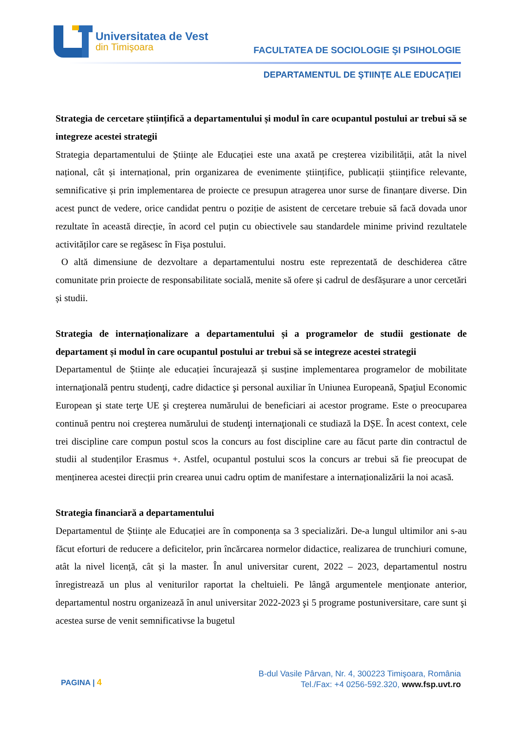Universitatea de Vest
din Timişoara
FACULTATEA DE SOCIOLOGIE ŞI PSIHOLOGIE
DEPARTAMENTUL DE ŞTIINŢE ALE EDUCAŢIEI
Strategia de cercetare științifică a departamentului și modul în care ocupantul postului ar trebui să se integreze acestei strategii
Strategia departamentului de Științe ale Educației este una axată pe creșterea vizibilității, atât la nivel național, cât și internațional, prin organizarea de evenimente științifice, publicații științifice relevante, semnificative și prin implementarea de proiecte ce presupun atragerea unor surse de finanțare diverse. Din acest punct de vedere, orice candidat pentru o poziție de asistent de cercetare trebuie să facă dovada unor rezultate în această direcție, în acord cel puțin cu obiectivele sau standardele minime privind rezultatele activităților care se regăsesc în Fișa postului.
O altă dimensiune de dezvoltare a departamentului nostru este reprezentată de deschiderea către comunitate prin proiecte de responsabilitate socială, menite să ofere și cadrul de desfășurare a unor cercetări și studii.
Strategia de internaționalizare a departamentului și a programelor de studii gestionate de departament și modul în care ocupantul postului ar trebui să se integreze acestei strategii
Departamentul de Științe ale educației încurajează și susține implementarea programelor de mobilitate internaţională pentru studenţi, cadre didactice şi personal auxiliar în Uniunea Europeană, Spaţiul Economic European şi state terţe UE şi creşterea numărului de beneficiari ai acestor programe. Este o preocuparea continuă pentru noi creşterea numărului de studenţi internaţionali ce studiază la DȘE. În acest context, cele trei discipline care compun postul scos la concurs au fost discipline care au făcut parte din contractul de studii al studenților Erasmus +. Astfel, ocupantul postului scos la concurs ar trebui să fie preocupat de menținerea acestei direcții prin crearea unui cadru optim de manifestare a internaționalizării la noi acasă.
Strategia financiară a departamentului
Departamentul de Științe ale Educației are în componența sa 3 specializări. De-a lungul ultimilor ani s-au făcut eforturi de reducere a deficitelor, prin încărcarea normelor didactice, realizarea de trunchiuri comune, atât la nivel licență, cât și la master. În anul universitar curent, 2022 – 2023, departamentul nostru înregistrează un plus al veniturilor raportat la cheltuieli. Pe lângă argumentele menţionate anterior, departamentul nostru organizează în anul universitar 2022-2023 şi 5 programe postuniversitare, care sunt şi acestea surse de venit semnificativse la bugetul
PAGINA | 4
B-dul Vasile Pârvan, Nr. 4, 300223 Timişoara, România
Tel./Fax: +4 0256-592.320, www.fsp.uvt.ro